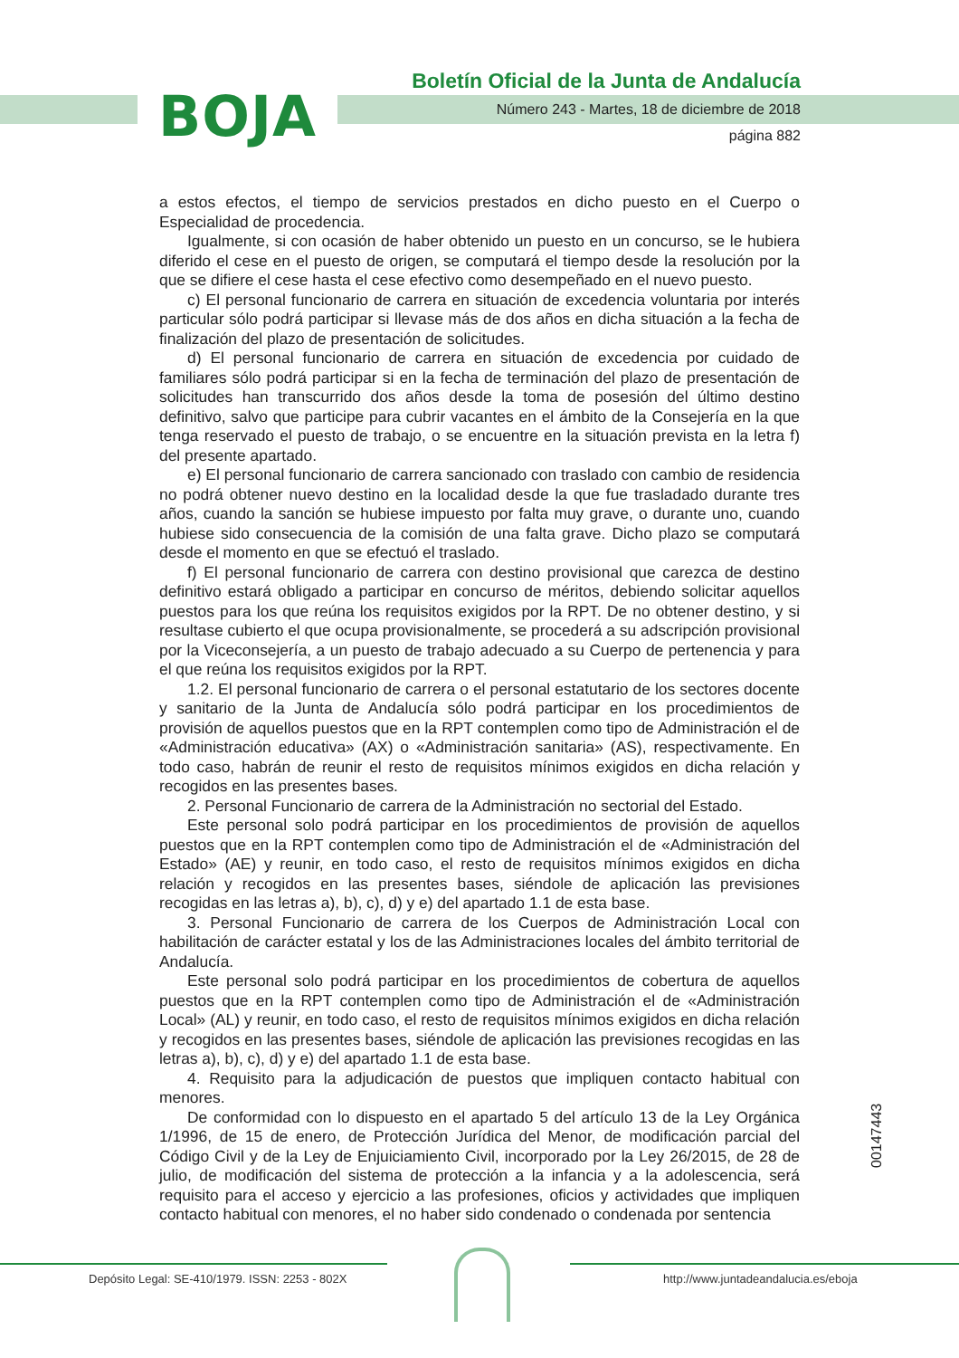BOJA
Boletín Oficial de la Junta de Andalucía
Número 243 - Martes, 18 de diciembre de 2018
página 882
a estos efectos, el tiempo de servicios prestados en dicho puesto en el Cuerpo o Especialidad de procedencia.
Igualmente, si con ocasión de haber obtenido un puesto en un concurso, se le hubiera diferido el cese en el puesto de origen, se computará el tiempo desde la resolución por la que se difiere el cese hasta el cese efectivo como desempeñado en el nuevo puesto.
c) El personal funcionario de carrera en situación de excedencia voluntaria por interés particular sólo podrá participar si llevase más de dos años en dicha situación a la fecha de finalización del plazo de presentación de solicitudes.
d) El personal funcionario de carrera en situación de excedencia por cuidado de familiares sólo podrá participar si en la fecha de terminación del plazo de presentación de solicitudes han transcurrido dos años desde la toma de posesión del último destino definitivo, salvo que participe para cubrir vacantes en el ámbito de la Consejería en la que tenga reservado el puesto de trabajo, o se encuentre en la situación prevista en la letra f) del presente apartado.
e) El personal funcionario de carrera sancionado con traslado con cambio de residencia no podrá obtener nuevo destino en la localidad desde la que fue trasladado durante tres años, cuando la sanción se hubiese impuesto por falta muy grave, o durante uno, cuando hubiese sido consecuencia de la comisión de una falta grave. Dicho plazo se computará desde el momento en que se efectuó el traslado.
f) El personal funcionario de carrera con destino provisional que carezca de destino definitivo estará obligado a participar en concurso de méritos, debiendo solicitar aquellos puestos para los que reúna los requisitos exigidos por la RPT. De no obtener destino, y si resultase cubierto el que ocupa provisionalmente, se procederá a su adscripción provisional por la Viceconsejería, a un puesto de trabajo adecuado a su Cuerpo de pertenencia y para el que reúna los requisitos exigidos por la RPT.
1.2. El personal funcionario de carrera o el personal estatutario de los sectores docente y sanitario de la Junta de Andalucía sólo podrá participar en los procedimientos de provisión de aquellos puestos que en la RPT contemplen como tipo de Administración el de «Administración educativa» (AX) o «Administración sanitaria» (AS), respectivamente. En todo caso, habrán de reunir el resto de requisitos mínimos exigidos en dicha relación y recogidos en las presentes bases.
2. Personal Funcionario de carrera de la Administración no sectorial del Estado.
Este personal solo podrá participar en los procedimientos de provisión de aquellos puestos que en la RPT contemplen como tipo de Administración el de «Administración del Estado» (AE) y reunir, en todo caso, el resto de requisitos mínimos exigidos en dicha relación y recogidos en las presentes bases, siéndole de aplicación las previsiones recogidas en las letras a), b), c), d) y e) del apartado 1.1 de esta base.
3. Personal Funcionario de carrera de los Cuerpos de Administración Local con habilitación de carácter estatal y los de las Administraciones locales del ámbito territorial de Andalucía.
Este personal solo podrá participar en los procedimientos de cobertura de aquellos puestos que en la RPT contemplen como tipo de Administración el de «Administración Local» (AL) y reunir, en todo caso, el resto de requisitos mínimos exigidos en dicha relación y recogidos en las presentes bases, siéndole de aplicación las previsiones recogidas en las letras a), b), c), d) y e) del apartado 1.1 de esta base.
4. Requisito para la adjudicación de puestos que impliquen contacto habitual con menores.
De conformidad con lo dispuesto en el apartado 5 del artículo 13 de la Ley Orgánica 1/1996, de 15 de enero, de Protección Jurídica del Menor, de modificación parcial del Código Civil y de la Ley de Enjuiciamiento Civil, incorporado por la Ley 26/2015, de 28 de julio, de modificación del sistema de protección a la infancia y a la adolescencia, será requisito para el acceso y ejercicio a las profesiones, oficios y actividades que impliquen contacto habitual con menores, el no haber sido condenado o condenada por sentencia
00147443
Depósito Legal: SE-410/1979. ISSN: 2253 - 802X
http://www.juntadeandalucia.es/eboja